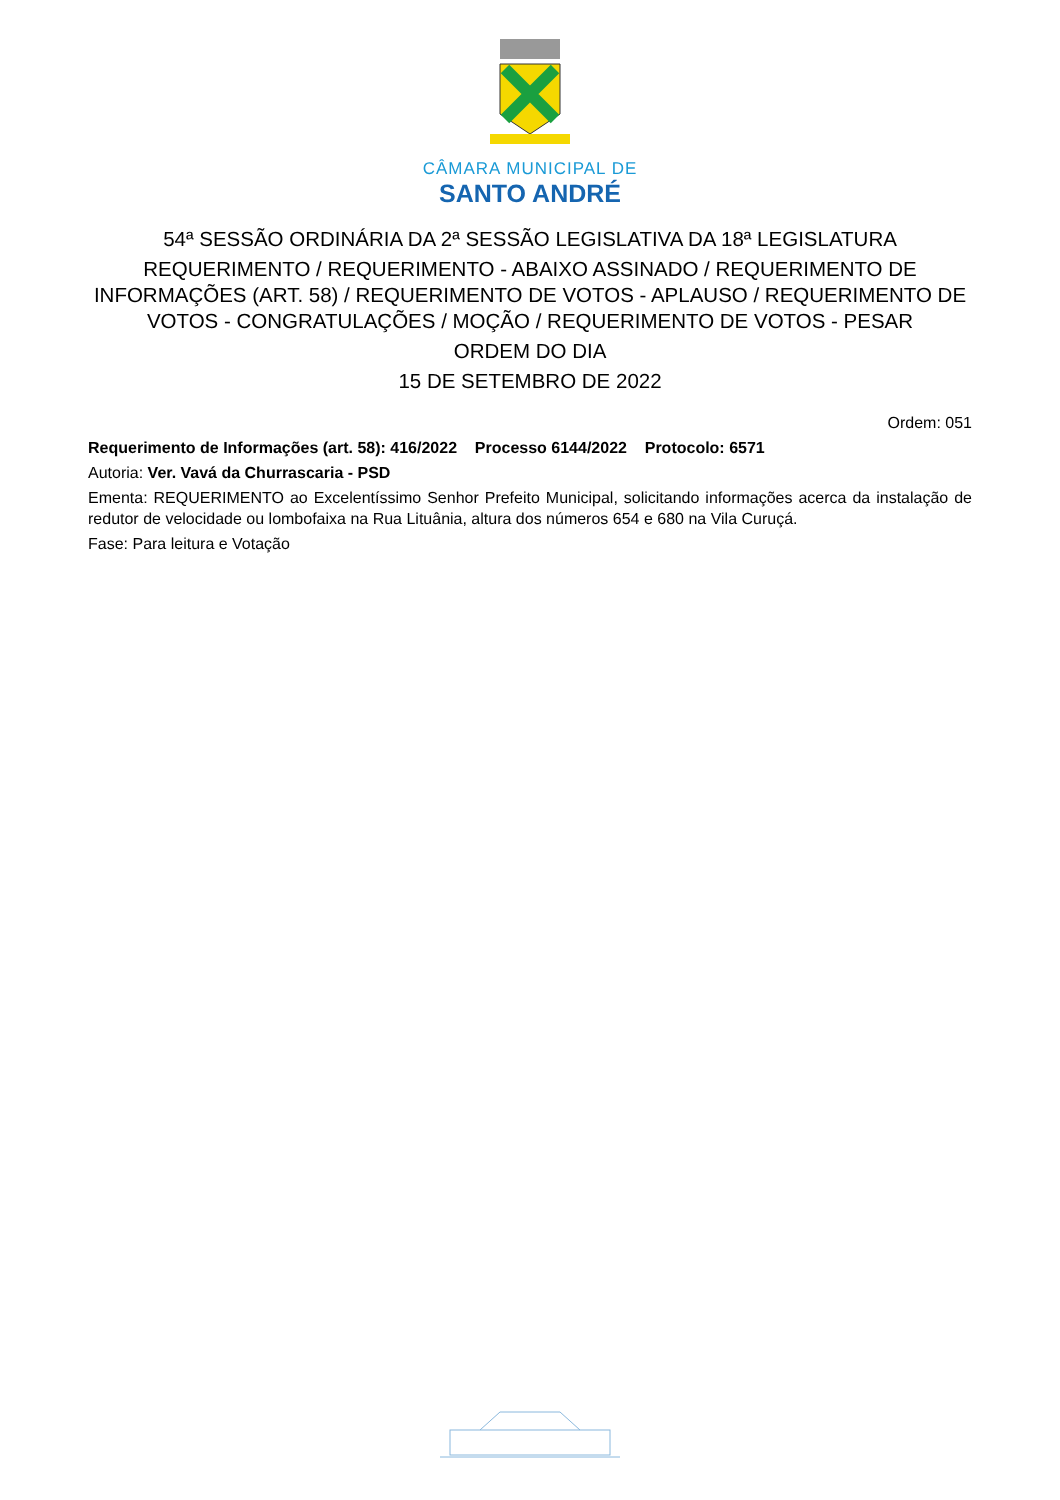CÂMARA MUNICIPAL DE
SANTO ANDRÉ
54ª SESSÃO ORDINÁRIA DA 2ª SESSÃO LEGISLATIVA DA 18ª LEGISLATURA
REQUERIMENTO / REQUERIMENTO - ABAIXO ASSINADO / REQUERIMENTO DE INFORMAÇÕES (ART. 58) / REQUERIMENTO DE VOTOS - APLAUSO / REQUERIMENTO DE VOTOS - CONGRATULAÇÕES / MOÇÃO / REQUERIMENTO DE VOTOS - PESAR
ORDEM DO DIA
15 DE SETEMBRO DE 2022
Ordem: 051
Requerimento de Informações (art. 58): 416/2022 Processo 6144/2022 Protocolo: 6571
Autoria: Ver. Vavá da Churrascaria - PSD
Ementa: REQUERIMENTO ao Excelentíssimo Senhor Prefeito Municipal, solicitando informações acerca da instalação de redutor de velocidade ou lombofaixa na Rua Lituânia, altura dos números 654 e 680 na Vila Curuçá.
Fase: Para leitura e Votação